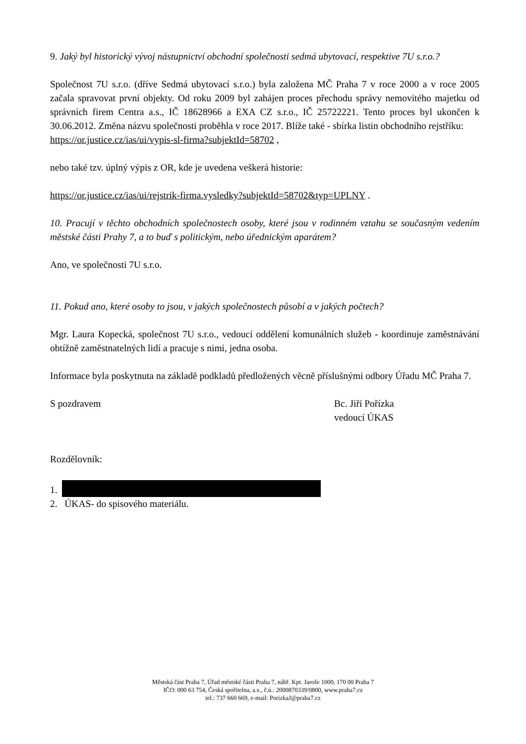9. Jaký byl historický vývoj nástupnictví obchodní společnosti sedmá ubytovací, respektive 7U s.r.o.?
Společnost 7U s.r.o. (dříve Sedmá ubytovací s.r.o.) byla založena MČ Praha 7 v roce 2000 a v roce 2005 začala spravovat první objekty. Od roku 2009 byl zahájen proces přechodu správy nemovitého majetku od správních firem Centra a.s., IČ 18628966 a EXA CZ s.r.o., IČ 25722221. Tento proces byl ukončen k 30.06.2012. Změna názvu společnosti proběhla v roce 2017. Blíže také - sbírka listin obchodního rejstříku:
https://or.justice.cz/ias/ui/vypis-sl-firma?subjektId=58702 ,
nebo také tzv. úplný výpis z OR, kde je uvedena veškerá historie:
https://or.justice.cz/ias/ui/rejstrik-firma.vysledky?subjektId=58702&typ=UPLNY .
10. Pracují v těchto obchodních společnostech osoby, které jsou v rodinném vztahu se současným vedením městské části Prahy 7, a to buď s politickým, nebo úřednickým aparátem?
Ano, ve společnosti 7U s.r.o.
11. Pokud ano, které osoby to jsou, v jakých společnostech působí a v jakých počtech?
Mgr. Laura Kopecká, společnost 7U s.r.o., vedoucí oddělení komunálních služeb - koordinuje zaměstnávání obtížně zaměstnatelných lidí a pracuje s nimi, jedna osoba.
Informace byla poskytnuta na základě podkladů předložených věcně příslušnými odbory Úřadu MČ Praha 7.
S pozdravem Bc. Jiří Pořízka
vedoucí ÚKAS
Rozdělovník:
1.
2. ÚKAS- do spisového materiálu.
Městská část Praha 7, Úřad městské části Praha 7, nábř. Kpt. Jaroše 1000, 170 00 Praha 7
IČO: 000 63 754, Česká spořitelna, a.s., č.ú.: 2000870339/0800, www.praha7.cz
tel.: 737 660 669, e-mail: PorizkaJ@praha7.cz